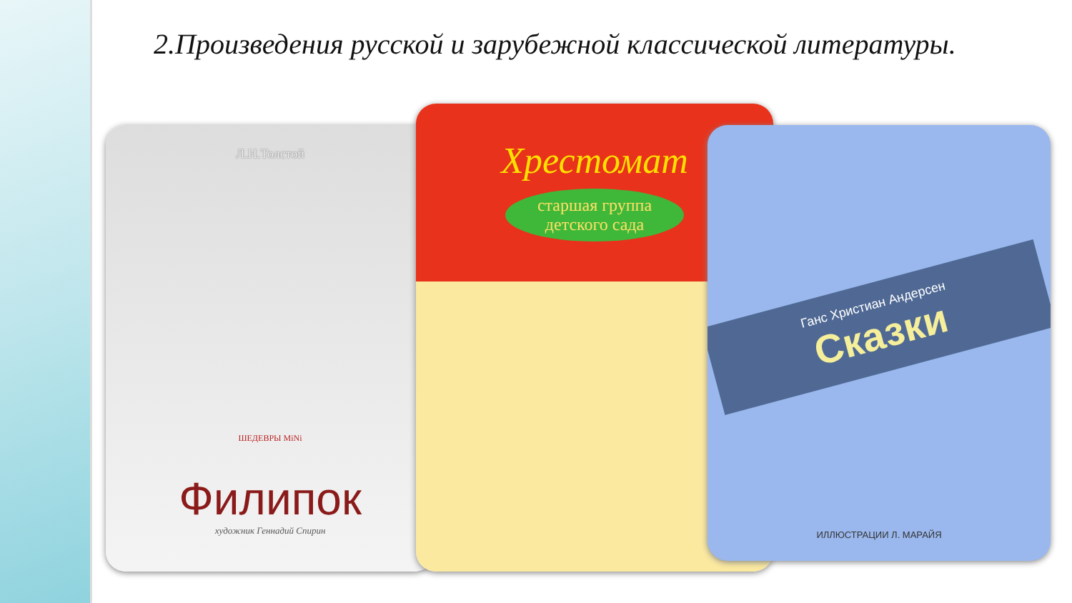2.Произведения русской и зарубежной классической литературы.
Л.Н.Толстой
ШЕДЕВРЫ MiNi
Филипок
художник Геннадий Спирин
Хрестомат
старшая группа детского сада
Ганс Христиан Андерсен
Сказки
ИЛЛЮСТРАЦИИ Л. МАРАЙЯ